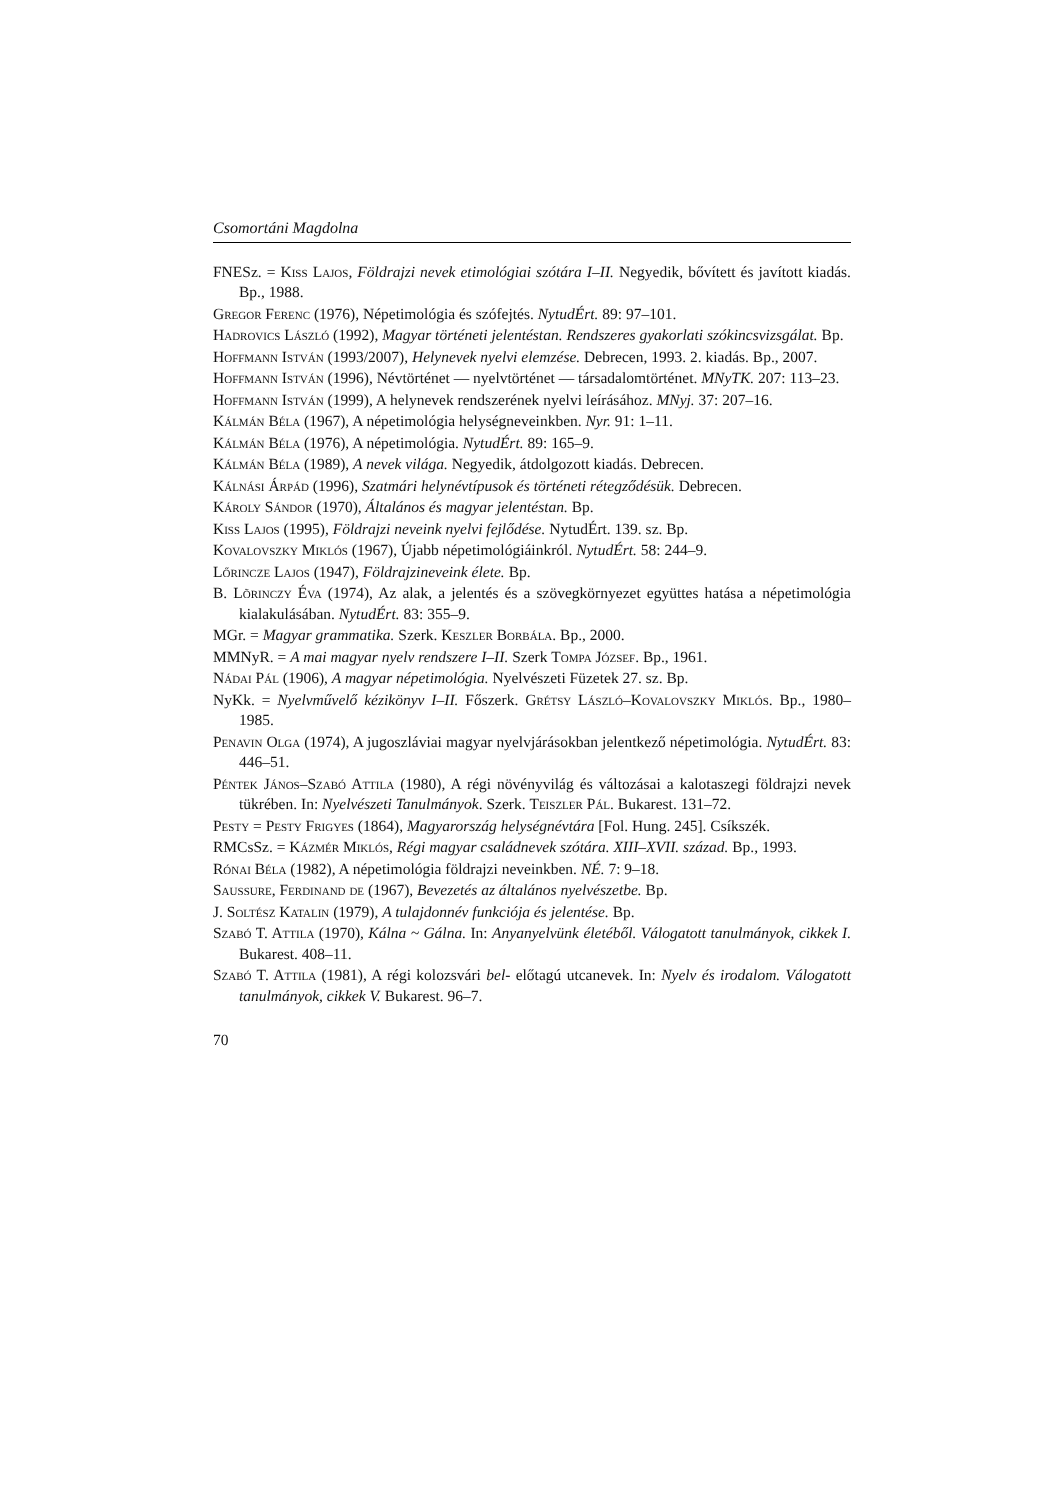Csomortáni Magdolna
FNESz. = Kiss Lajos, Földrajzi nevek etimológiai szótára I–II. Negyedik, bővített és javított kiadás. Bp., 1988.
Gregor Ferenc (1976), Népetimológia és szófejtés. NytudÉrt. 89: 97–101.
Hadrovics László (1992), Magyar történeti jelentéstan. Rendszeres gyakorlati szókincsvizsgálat. Bp.
Hoffmann István (1993/2007), Helynevek nyelvi elemzése. Debrecen, 1993. 2. kiadás. Bp., 2007.
Hoffmann István (1996), Névtörténet — nyelvtörténet — társadalomtörténet. MNyTK. 207: 113–23.
Hoffmann István (1999), A helynevek rendszerének nyelvi leírásához. MNyj. 37: 207–16.
Kálmán Béla (1967), A népetimológia helységneveinkben. Nyr. 91: 1–11.
Kálmán Béla (1976), A népetimológia. NytudÉrt. 89: 165–9.
Kálmán Béla (1989), A nevek világa. Negyedik, átdolgozott kiadás. Debrecen.
Kálnási Árpád (1996), Szatmári helynévtípusok és történeti rétegződésük. Debrecen.
Károly Sándor (1970), Általános és magyar jelentéstan. Bp.
Kiss Lajos (1995), Földrajzi neveink nyelvi fejlődése. NytudÉrt. 139. sz. Bp.
Kovalovszky Miklós (1967), Újabb népetimológiáinkról. NytudÉrt. 58: 244–9.
Lőrincze Lajos (1947), Földrajzineveink élete. Bp.
B. Lõrinczy Éva (1974), Az alak, a jelentés és a szövegkörnyezet együttes hatása a népetimológia kialakulásában. NytudÉrt. 83: 355–9.
MGr. = Magyar grammatika. Szerk. Keszler Borbála. Bp., 2000.
MMNyR. = A mai magyar nyelv rendszere I–II. Szerk Tompa József. Bp., 1961.
Nádai Pál (1906), A magyar népetimológia. Nyelvészeti Füzetek 27. sz. Bp.
NyKk. = Nyelvművelő kézikönyv I–II. Főszerk. Grétsy László–Kovalovszky Miklós. Bp., 1980–1985.
Penavin Olga (1974), A jugoszláviai magyar nyelvjárásokban jelentkező népetimológia. NytudÉrt. 83: 446–51.
Péntek János–Szabó Attila (1980), A régi növényvilág és változásai a kalotaszegi földrajzi nevek tükrében. In: Nyelvészeti Tanulmányok. Szerk. Teiszler Pál. Bukarest. 131–72.
Pesty = Pesty Frigyes (1864), Magyarország helységnévtára [Fol. Hung. 245]. Csíkszék.
RMCsSz. = Kázmér Miklós, Régi magyar családnevek szótára. XIII–XVII. század. Bp., 1993.
Rónai Béla (1982), A népetimológia földrajzi neveinkben. NÉ. 7: 9–18.
Saussure, Ferdinand de (1967), Bevezetés az általános nyelvészetbe. Bp.
J. Soltész Katalin (1979), A tulajdonnév funkciója és jelentése. Bp.
Szabó T. Attila (1970), Kálna ~ Gálna. In: Anyanyelvünk életéből. Válogatott tanulmányok, cikkek I. Bukarest. 408–11.
Szabó T. Attila (1981), A régi kolozsvári bel- előtagú utcanevek. In: Nyelv és irodalom. Válogatott tanulmányok, cikkek V. Bukarest. 96–7.
70